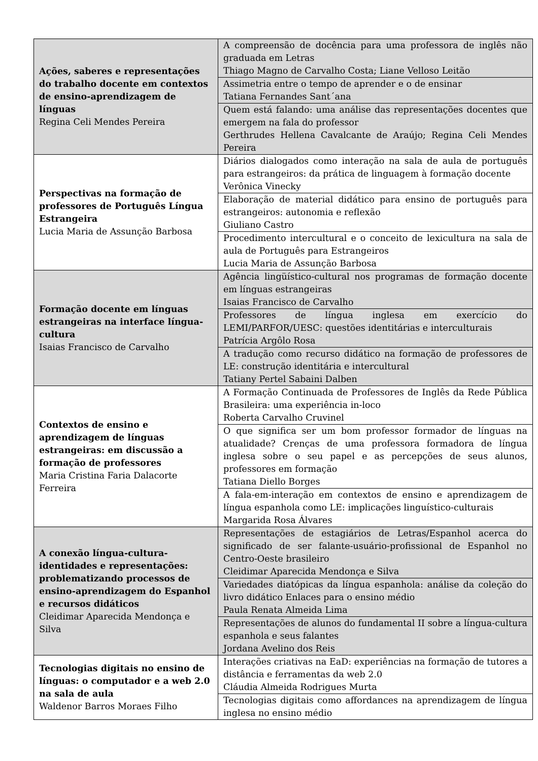| Ações, saberes e representações do trabalho docente em contextos de ensino-aprendizagem de línguas Regina Celi Mendes Pereira | A compreensão de docência para uma professora de inglês não graduada em Letras Thiago Magno de Carvalho Costa; Liane Velloso Leitão |
| | Assimetria entre o tempo de aprender e o de ensinar Tatiana Fernandes Sant´ana |
| | Quem está falando: uma análise das representações docentes que emergem na fala do professor Gerthrudes Hellena Cavalcante de Araújo; Regina Celi Mendes Pereira |
| Perspectivas na formação de professores de Português Língua Estrangeira Lucia Maria de Assunção Barbosa | Diários dialogados como interação na sala de aula de português para estrangeiros: da prática de linguagem à formação docente Verônica Vinecky |
| | Elaboração de material didático para ensino de português para estrangeiros: autonomia e reflexão Giuliano Castro |
| | Procedimento intercultural e o conceito de lexicultura na sala de aula de Português para Estrangeiros Lucia Maria de Assunção Barbosa |
| Formação docente em línguas estrangeiras na interface língua-cultura Isaias Francisco de Carvalho | Agência lingüístico-cultural nos programas de formação docente em línguas estrangeiras Isaias Francisco de Carvalho |
| | Professores de língua inglesa em exercício do LEMI/PARFOR/UESC: questões identitárias e interculturais Patrícia Argôlo Rosa |
| | A tradução como recurso didático na formação de professores de LE: construção identitária e intercultural Tatiany Pertel Sabaini Dalben |
| Contextos de ensino e aprendizagem de línguas estrangeiras: em discussão a formação de professores Maria Cristina Faria Dalacorte Ferreira | A Formação Continuada de Professores de Inglês da Rede Pública Brasileira: uma experiência in-loco Roberta Carvalho Cruvinel |
| | O que significa ser um bom professor formador de línguas na atualidade? Crenças de uma professora formadora de língua inglesa sobre o seu papel e as percepções de seus alunos, professores em formação Tatiana Diello Borges |
| | A fala-em-interação em contextos de ensino e aprendizagem de língua espanhola como LE: implicações linguístico-culturais Margarida Rosa Álvares |
| A conexão língua-cultura-identidades e representações: problematizando processos de ensino-aprendizagem do Espanhol e recursos didáticos Cleidimar Aparecida Mendonça e Silva | Representações de estagiários de Letras/Espanhol acerca do significado de ser falante-usuário-profissional de Espanhol no Centro-Oeste brasileiro Cleidimar Aparecida Mendonça e Silva |
| | Variedades diatópicas da língua espanhola: análise da coleção do livro didático Enlaces para o ensino médio Paula Renata Almeida Lima |
| | Representações de alunos do fundamental II sobre a língua-cultura espanhola e seus falantes Jordana Avelino dos Reis |
| Tecnologias digitais no ensino de línguas: o computador e a web 2.0 na sala de aula Waldenor Barros Moraes Filho | Interações criativas na EaD: experiências na formação de tutores a distância e ferramentas da web 2.0 Cláudia Almeida Rodrigues Murta |
| | Tecnologias digitais como affordances na aprendizagem de língua inglesa no ensino médio |